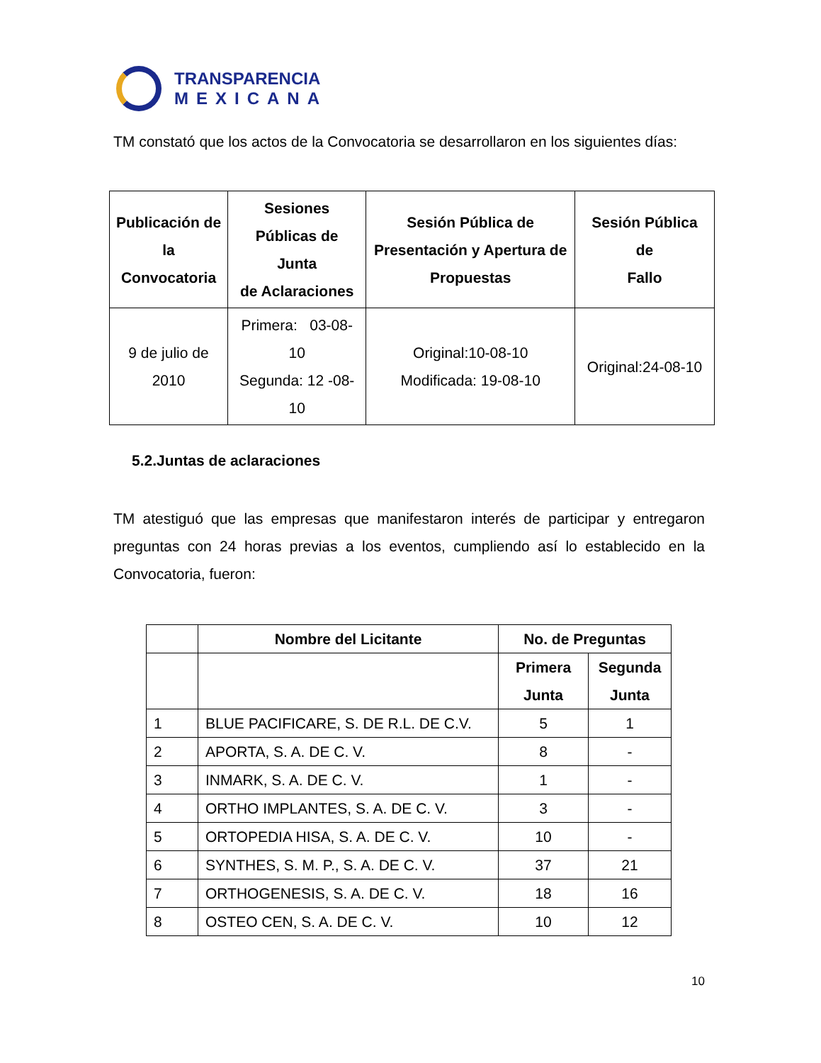TRANSPARENCIA
MEXICANA
TM constató que los actos de la Convocatoria se desarrollaron en los siguientes días:
| Publicación de la Convocatoria | Sesiones Públicas de Junta de Aclaraciones | Sesión Pública de Presentación y Apertura de Propuestas | Sesión Pública de Fallo |
| --- | --- | --- | --- |
| 9 de julio de 2010 | Primera: 03-08-10 Segunda: 12 -08-10 | Original:10-08-10 Modificada: 19-08-10 | Original:24-08-10 |
5.2.Juntas de aclaraciones
TM atestiguó que las empresas que manifestaron interés de participar y entregaron preguntas con 24 horas previas a los eventos, cumpliendo así lo establecido en la Convocatoria, fueron:
| | Nombre del Licitante | No. de Preguntas | |
| --- | --- | --- | --- |
| | | Primera Junta | Segunda Junta |
| 1 | BLUE PACIFICARE, S. DE R.L. DE C.V. | 5 | 1 |
| 2 | APORTA, S. A. DE C. V. | 8 | - |
| 3 | INMARK, S. A. DE C. V. | 1 | - |
| 4 | ORTHO IMPLANTES, S. A. DE C. V. | 3 | - |
| 5 | ORTOPEDIA HISA, S. A. DE C. V. | 10 | - |
| 6 | SYNTHES, S. M. P., S. A. DE C. V. | 37 | 21 |
| 7 | ORTHOGENESIS, S. A. DE C. V. | 18 | 16 |
| 8 | OSTEO CEN, S. A. DE C. V. | 10 | 12 |
10